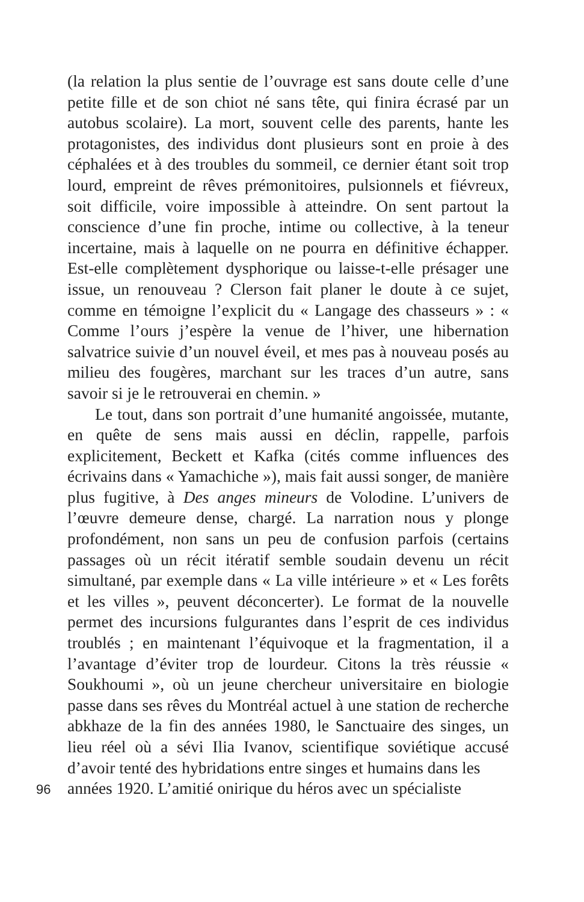(la relation la plus sentie de l’ouvrage est sans doute celle d’une petite fille et de son chiot né sans tête, qui finira écrasé par un autobus scolaire). La mort, souvent celle des parents, hante les protagonistes, des individus dont plusieurs sont en proie à des céphalées et à des troubles du sommeil, ce dernier étant soit trop lourd, empreint de rêves prémonitoires, pulsionnels et fiévreux, soit difficile, voire impossible à atteindre. On sent partout la conscience d’une fin proche, intime ou collective, à la teneur incertaine, mais à laquelle on ne pourra en définitive échapper. Est-elle complètement dysphorique ou laisse-t-elle présager une issue, un renouveau ? Clerson fait planer le doute à ce sujet, comme en témoigne l’explicit du « Langage des chasseurs » : « Comme l’ours j’espère la venue de l’hiver, une hibernation salvatrice suivie d’un nouvel éveil, et mes pas à nouveau posés au milieu des fougères, marchant sur les traces d’un autre, sans savoir si je le retrouverai en chemin. »
Le tout, dans son portrait d’une humanité angoissée, mutante, en quête de sens mais aussi en déclin, rappelle, parfois explicitement, Beckett et Kafka (cités comme influences des écrivains dans « Yamachiche »), mais fait aussi songer, de manière plus fugitive, à Des anges mineurs de Volodine. L’univers de l’œuvre demeure dense, chargé. La narration nous y plonge profondément, non sans un peu de confusion parfois (certains passages où un récit itératif semble soudain devenu un récit simultané, par exemple dans « La ville intérieure » et « Les forêts et les villes », peuvent déconcerter). Le format de la nouvelle permet des incursions fulgurantes dans l’esprit de ces individus troublés ; en maintenant l’équivoque et la fragmentation, il a l’avantage d’éviter trop de lourdeur. Citons la très réussie « Soukhoumi », où un jeune chercheur universitaire en biologie passe dans ses rêves du Montréal actuel à une station de recherche abkhaze de la fin des années 1980, le Sanctuaire des singes, un lieu réel où a sévi Ilia Ivanov, scientifique soviétique accusé d’avoir tenté des hybridations entre singes et humains dans les
96
années 1920. L’amitié onirique du héros avec un spécialiste